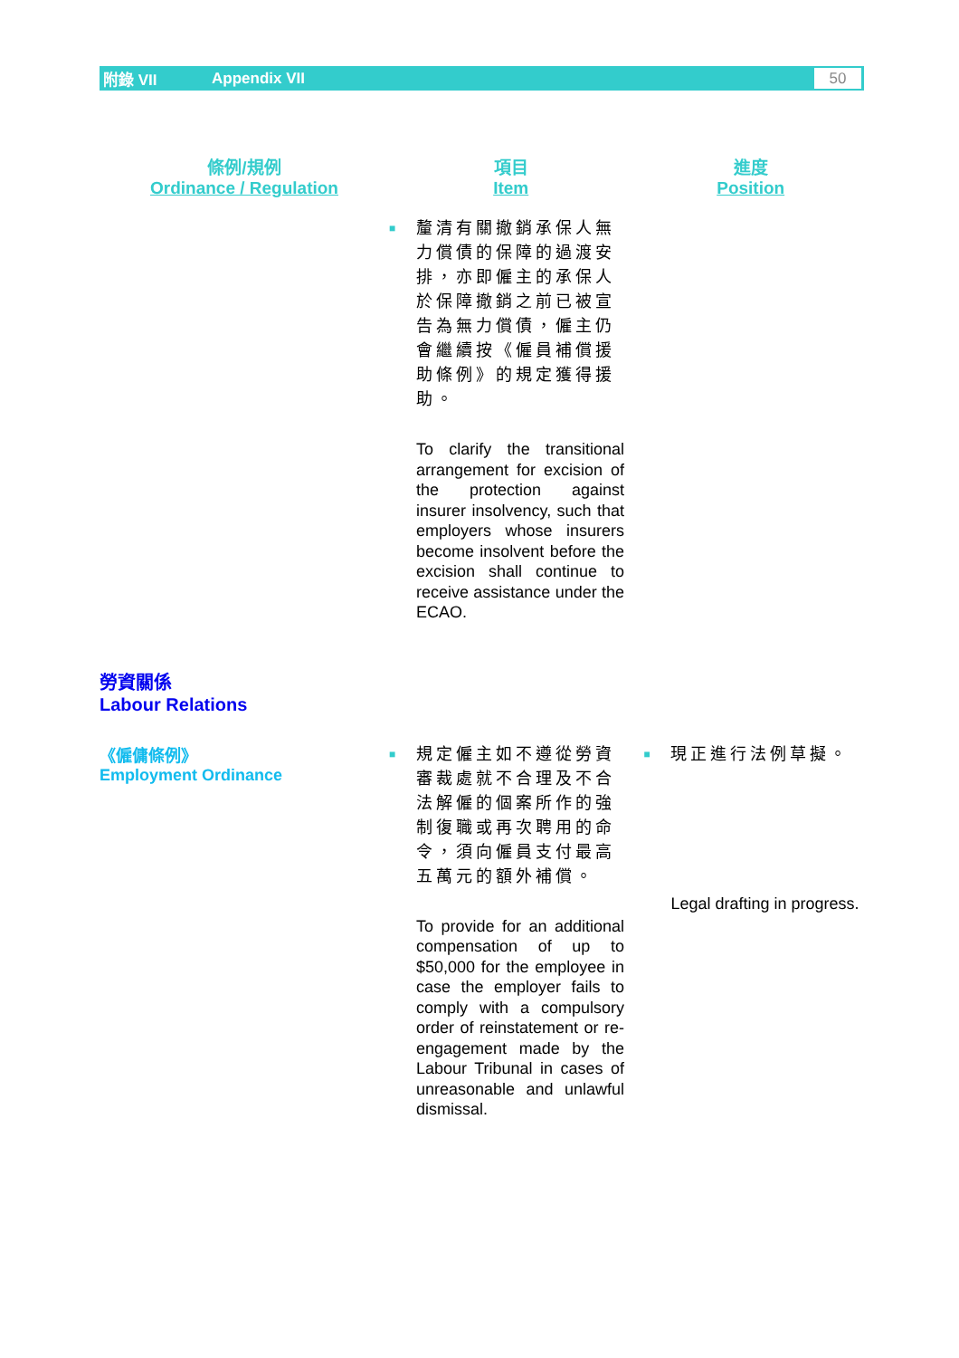附錄 VII Appendix VII 50
| 條例/規例 Ordinance / Regulation | 項目 Item | | 進度 Position | |
| --- | --- | --- | --- | --- |
| | ■ | 釐清有關撤銷承保人無力償債的保障的過渡安排，亦即僱主的承保人於保障撤銷之前已被宣告為無力償債，僱主仍會繼續按《僱員補償援助條例》的規定獲得援助。 To clarify the transitional arrangement for excision of the protection against insurer insolvency, such that employers whose insurers become insolvent before the excision shall continue to receive assistance under the ECAO. | | |
| 勞資關係 Labour Relations | | | | |
| 《僱傭條例》 Employment Ordinance | ■ | 規定僱主如不遵從勞資審裁處就不合理及不合法解僱的個案所作的強制復職或再次聘用的命令，須向僱員支付最高五萬元的額外補償。 To provide for an additional compensation of up to $50,000 for the employee in case the employer fails to comply with a compulsory order of reinstatement or re-engagement made by the Labour Tribunal in cases of unreasonable and unlawful dismissal. | ■ | 現正進行法例草擬。 Legal drafting in progress. |